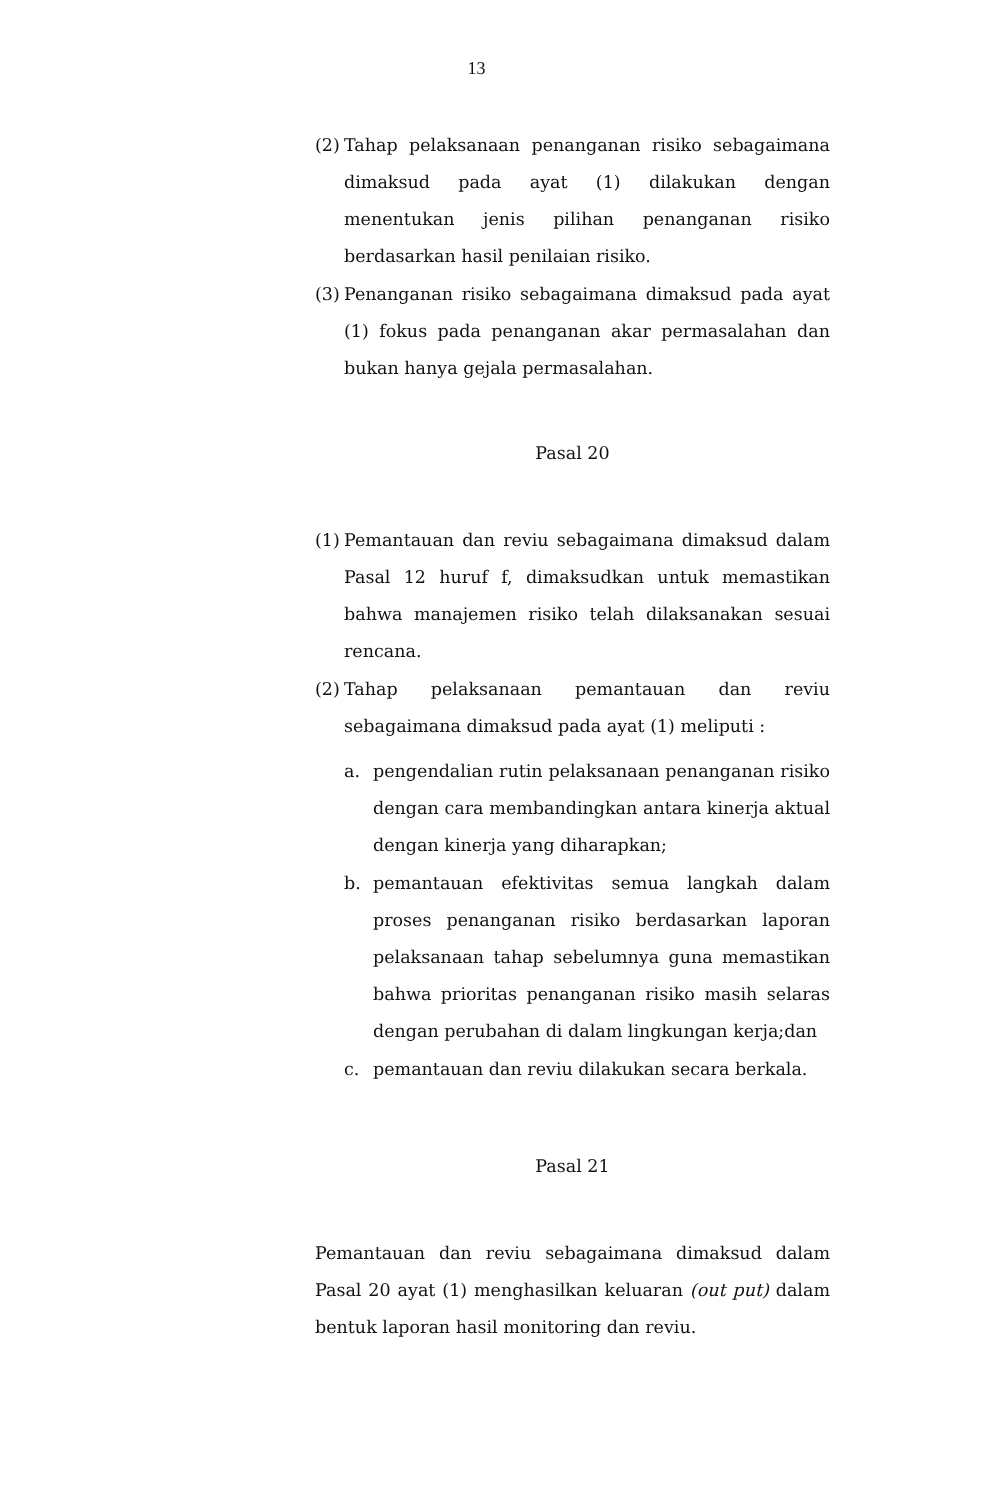13
(2) Tahap pelaksanaan penanganan risiko sebagaimana dimaksud pada ayat (1) dilakukan dengan menentukan jenis pilihan penanganan risiko berdasarkan hasil penilaian risiko.
(3) Penanganan risiko sebagaimana dimaksud pada ayat (1) fokus pada penanganan akar permasalahan dan bukan hanya gejala permasalahan.
Pasal 20
(1) Pemantauan dan reviu sebagaimana dimaksud dalam Pasal 12 huruf f, dimaksudkan untuk memastikan bahwa manajemen risiko telah dilaksanakan sesuai rencana.
(2) Tahap pelaksanaan pemantauan dan reviu sebagaimana dimaksud pada ayat (1) meliputi :
a. pengendalian rutin pelaksanaan penanganan risiko dengan cara membandingkan antara kinerja aktual dengan kinerja yang diharapkan;
b. pemantauan efektivitas semua langkah dalam proses penanganan risiko berdasarkan laporan pelaksanaan tahap sebelumnya guna memastikan bahwa prioritas penanganan risiko masih selaras dengan perubahan di dalam lingkungan kerja;dan
c. pemantauan dan reviu dilakukan secara berkala.
Pasal 21
Pemantauan dan reviu sebagaimana dimaksud dalam Pasal 20 ayat (1) menghasilkan keluaran (out put) dalam bentuk laporan hasil monitoring dan reviu.